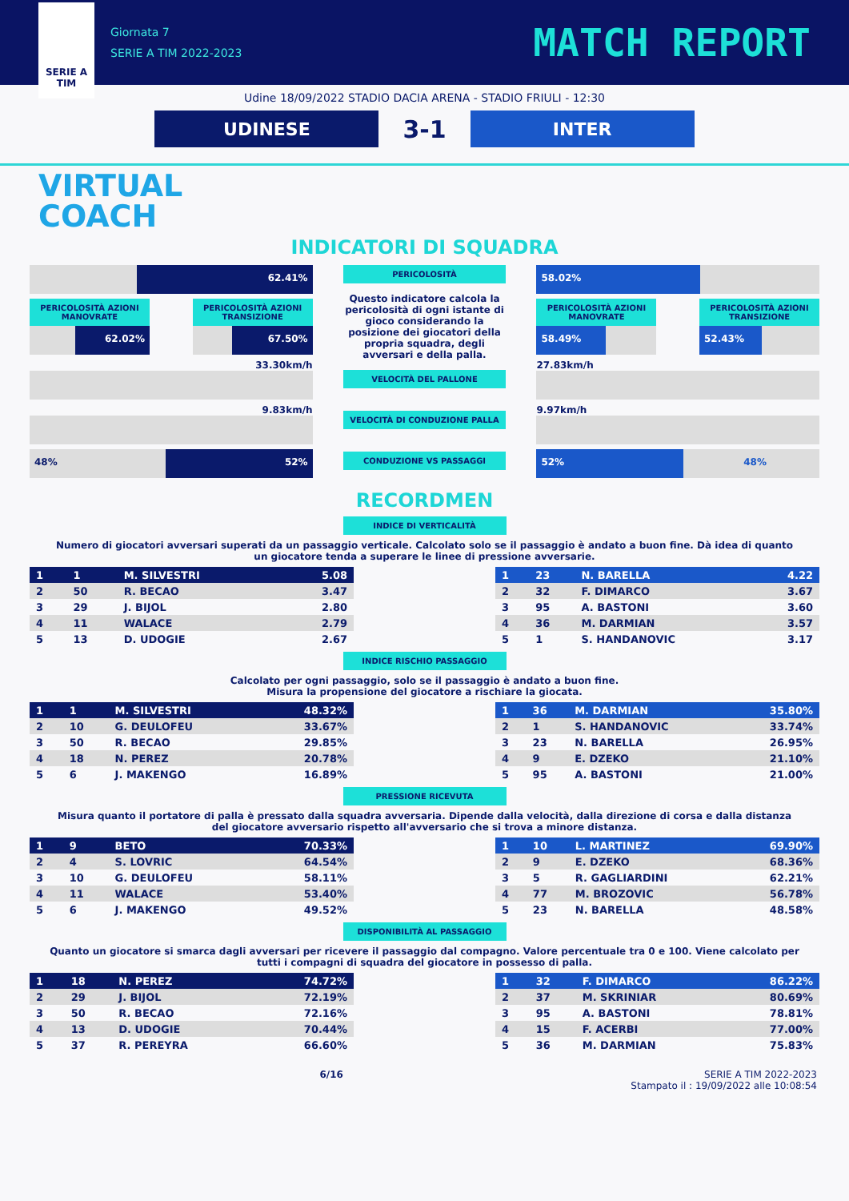SERIE A
TIM
Giornata 7
SERIE A TIM 2022-2023
MATCH REPORT
Udine 18/09/2022 STADIO DACIA ARENA - STADIO FRIULI - 12:30
UDINESE
3-1
INTER
VIRTUAL
COACH
INDICATORI DI SQUADRA
62.41%
PERICOLOSITÀ AZIONI MANOVRATE
62.02%
PERICOLOSITÀ AZIONI TRANSIZIONE
67.50%
33.30km/h
9.83km/h
48% 52%
PERICOLOSITÀ
Questo indicatore calcola la pericolosità di ogni istante di gioco considerando la posizione dei giocatori della propria squadra, degli avversari e della palla.
VELOCITÀ DEL PALLONE
VELOCITÀ DI CONDUZIONE PALLA
CONDUZIONE VS PASSAGGI
58.02%
PERICOLOSITÀ AZIONI MANOVRATE
58.49%
PERICOLOSITÀ AZIONI TRANSIZIONE
52.43%
27.83km/h
9.97km/h
52% 48%
RECORDMEN
INDICE DI VERTICALITÀ
Numero di giocatori avversari superati da un passaggio verticale. Calcolato solo se il passaggio è andato a buon fine. Dà idea di quanto un giocatore tenda a superare le linee di pressione avversarie.
| 1 | 1 | M. SILVESTRI | 5.08 |
| 2 | 50 | R. BECAO | 3.47 |
| 3 | 29 | J. BIJOL | 2.80 |
| 4 | 11 | WALACE | 2.79 |
| 5 | 13 | D. UDOGIE | 2.67 |
| 1 | 23 | N. BARELLA | 4.22 |
| 2 | 32 | F. DIMARCO | 3.67 |
| 3 | 95 | A. BASTONI | 3.60 |
| 4 | 36 | M. DARMIAN | 3.57 |
| 5 | 1 | S. HANDANOVIC | 3.17 |
INDICE RISCHIO PASSAGGIO
Calcolato per ogni passaggio, solo se il passaggio è andato a buon fine.
Misura la propensione del giocatore a rischiare la giocata.
| 1 | 1 | M. SILVESTRI | 48.32% |
| 2 | 10 | G. DEULOFEU | 33.67% |
| 3 | 50 | R. BECAO | 29.85% |
| 4 | 18 | N. PEREZ | 20.78% |
| 5 | 6 | J. MAKENGO | 16.89% |
| 1 | 36 | M. DARMIAN | 35.80% |
| 2 | 1 | S. HANDANOVIC | 33.74% |
| 3 | 23 | N. BARELLA | 26.95% |
| 4 | 9 | E. DZEKO | 21.10% |
| 5 | 95 | A. BASTONI | 21.00% |
PRESSIONE RICEVUTA
Misura quanto il portatore di palla è pressato dalla squadra avversaria. Dipende dalla velocità, dalla direzione di corsa e dalla distanza del giocatore avversario rispetto all'avversario che si trova a minore distanza.
| 1 | 9 | BETO | 70.33% |
| 2 | 4 | S. LOVRIC | 64.54% |
| 3 | 10 | G. DEULOFEU | 58.11% |
| 4 | 11 | WALACE | 53.40% |
| 5 | 6 | J. MAKENGO | 49.52% |
| 1 | 10 | L. MARTINEZ | 69.90% |
| 2 | 9 | E. DZEKO | 68.36% |
| 3 | 5 | R. GAGLIARDINI | 62.21% |
| 4 | 77 | M. BROZOVIC | 56.78% |
| 5 | 23 | N. BARELLA | 48.58% |
DISPONIBILITÀ AL PASSAGGIO
Quanto un giocatore si smarca dagli avversari per ricevere il passaggio dal compagno. Valore percentuale tra 0 e 100. Viene calcolato per tutti i compagni di squadra del giocatore in possesso di palla.
| 1 | 18 | N. PEREZ | 74.72% |
| 2 | 29 | J. BIJOL | 72.19% |
| 3 | 50 | R. BECAO | 72.16% |
| 4 | 13 | D. UDOGIE | 70.44% |
| 5 | 37 | R. PEREYRA | 66.60% |
| 1 | 32 | F. DIMARCO | 86.22% |
| 2 | 37 | M. SKRINIAR | 80.69% |
| 3 | 95 | A. BASTONI | 78.81% |
| 4 | 15 | F. ACERBI | 77.00% |
| 5 | 36 | M. DARMIAN | 75.83% |
6/16 SERIE A TIM 2022-2023
Stampato il : 19/09/2022 alle 10:08:54